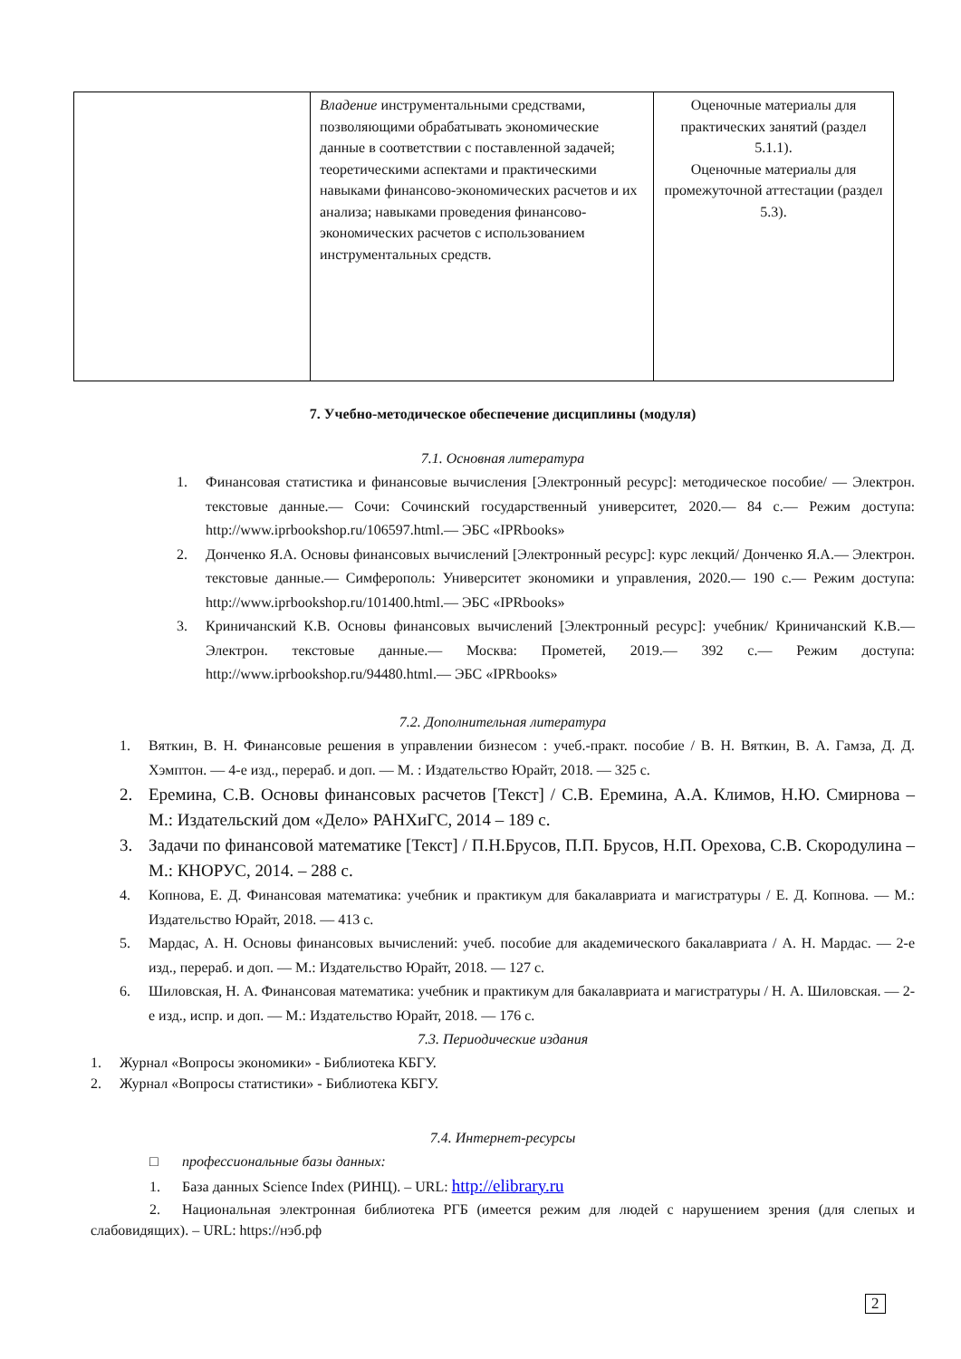| | Владение инструментальными средствами, позволяющими обрабатывать экономические данные в соответствии с поставленной задачей; теоретическими аспектами и практическими навыками финансово-экономических расчетов и их анализа; навыками проведения финансово-экономических расчетов с использованием инструментальных средств. | Оценочные материалы для практических занятий (раздел 5.1.1). Оценочные материалы для промежуточной аттестации (раздел 5.3). |
7. Учебно-методическое обеспечение дисциплины (модуля)
7.1. Основная литература
1. Финансовая статистика и финансовые вычисления [Электронный ресурс]: методическое пособие/ — Электрон. текстовые данные.— Сочи: Сочинский государственный университет, 2020.— 84 с.— Режим доступа: http://www.iprbookshop.ru/106597.html.— ЭБС «IPRbooks»
2. Донченко Я.А. Основы финансовых вычислений [Электронный ресурс]: курс лекций/ Донченко Я.А.— Электрон. текстовые данные.— Симферополь: Университет экономики и управления, 2020.— 190 с.— Режим доступа: http://www.iprbookshop.ru/101400.html.— ЭБС «IPRbooks»
3. Криничанский К.В. Основы финансовых вычислений [Электронный ресурс]: учебник/ Криничанский К.В.— Электрон. текстовые данные.— Москва: Прометей, 2019.— 392 с.— Режим доступа: http://www.iprbookshop.ru/94480.html.— ЭБС «IPRbooks»
7.2. Дополнительная литература
1. Вяткин, В. Н. Финансовые решения в управлении бизнесом : учеб.-практ. пособие / В. Н. Вяткин, В. А. Гамза, Д. Д. Хэмптон. — 4-е изд., перераб. и доп. — М. : Издательство Юрайт, 2018. — 325 с.
2. Еремина, С.В. Основы финансовых расчетов [Текст] / С.В. Еремина, А.А. Климов, Н.Ю. Смирнова – М.: Издательский дом «Дело» РАНХиГС, 2014 – 189 с.
3. Задачи по финансовой математике [Текст] / П.Н.Брусов, П.П. Брусов, Н.П. Орехова, С.В. Скородулина – М.: КНОРУС, 2014. – 288 с.
4. Копнова, Е. Д. Финансовая математика: учебник и практикум для бакалавриата и магистратуры / Е. Д. Копнова. — М.: Издательство Юрайт, 2018. — 413 с.
5. Мардас, А. Н. Основы финансовых вычислений: учеб. пособие для академического бакалавриата / А. Н. Мардас. — 2-е изд., перераб. и доп. — М.: Издательство Юрайт, 2018. — 127 с.
6. Шиловская, Н. А. Финансовая математика: учебник и практикум для бакалавриата и магистратуры / Н. А. Шиловская. — 2-е изд., испр. и доп. — М.: Издательство Юрайт, 2018. — 176 с.
7.3. Периодические издания
1. Журнал «Вопросы экономики» - Библиотека КБГУ.
2. Журнал «Вопросы статистики» - Библиотека КБГУ.
7.4. Интернет-ресурсы
□ профессиональные базы данных:
1. База данных Science Index (РИНЦ). – URL: http://elibrary.ru
2. Национальная электронная библиотека РГБ (имеется режим для людей с нарушением зрения (для слепых и слабовидящих). – URL: https://нэб.рф
2